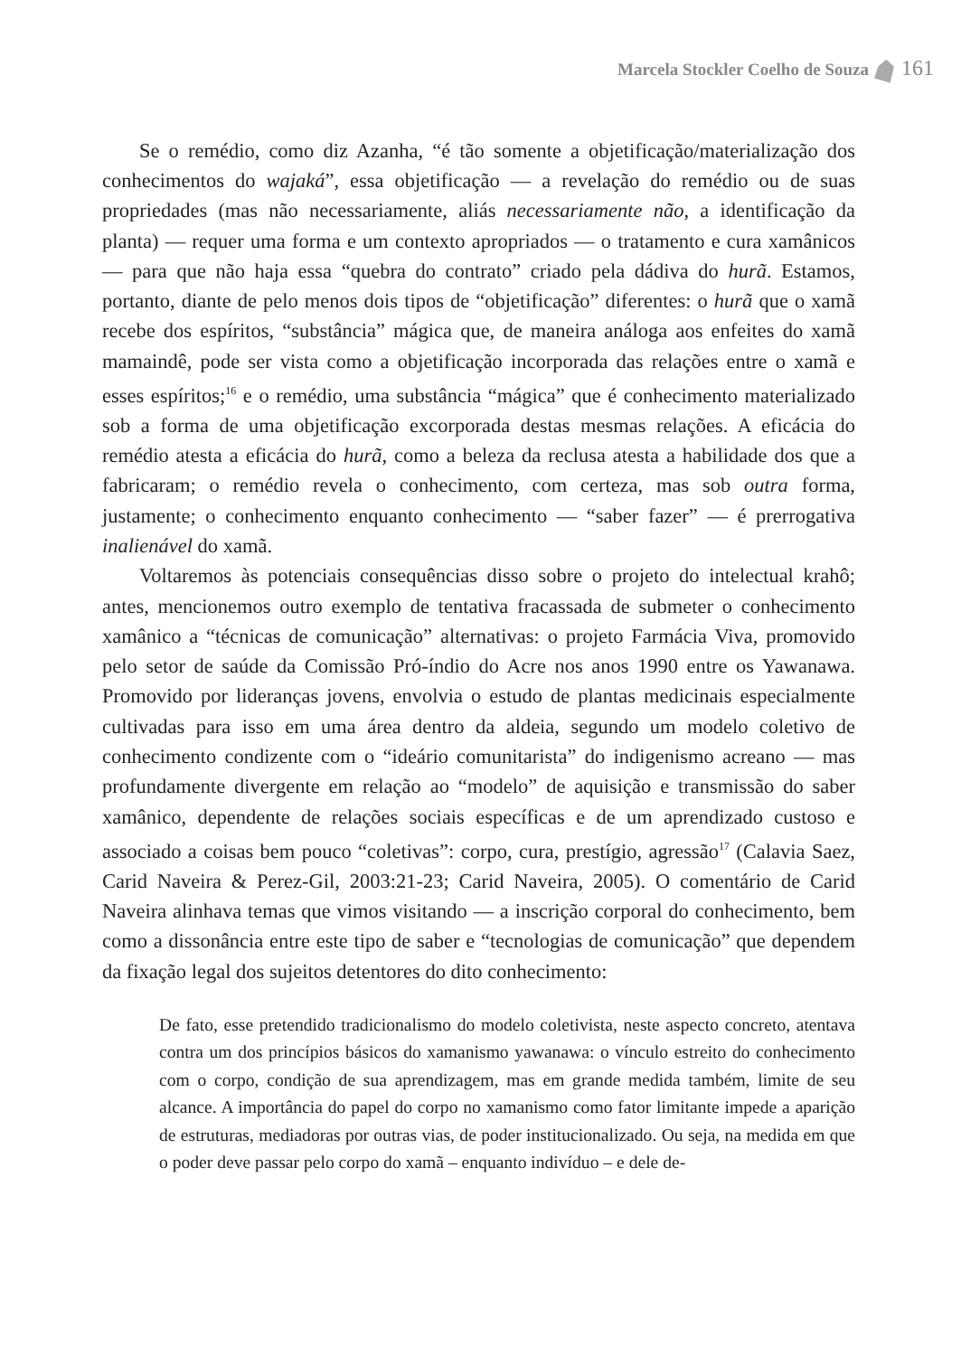Marcela Stockler Coelho de Souza 161
Se o remédio, como diz Azanha, “é tão somente a objetificação/materialização dos conhecimentos do wajaká”, essa objetificação — a revelação do remédio ou de suas propriedades (mas não necessariamente, aliás necessariamente não, a identificação da planta) — requer uma forma e um contexto apropriados — o tratamento e cura xamânicos — para que não haja essa “quebra do contrato” criado pela dádiva do hurã. Estamos, portanto, diante de pelo menos dois tipos de “objetificação” diferentes: o hurã que o xamã recebe dos espíritos, “substância” mágica que, de maneira análoga aos enfeites do xamã mamaindê, pode ser vista como a objetificação incorporada das relações entre o xamã e esses espíritos;<sup>16</sup> e o remédio, uma substância “mágica” que é conhecimento materializado sob a forma de uma objetificação excorporada destas mesmas relações. A eficácia do remédio atesta a eficácia do hurã, como a beleza da reclusa atesta a habilidade dos que a fabricaram; o remédio revela o conhecimento, com certeza, mas sob outra forma, justamente; o conhecimento enquanto conhecimento — “saber fazer” — é prerrogativa inalienável do xamã.
Voltaremos às potenciais consequências disso sobre o projeto do intelectual krahô; antes, mencionemos outro exemplo de tentativa fracassada de submeter o conhecimento xamânico a “técnicas de comunicação” alternativas: o projeto Farmácia Viva, promovido pelo setor de saúde da Comissão Pró-índio do Acre nos anos 1990 entre os Yawanawa. Promovido por lideranças jovens, envolvia o estudo de plantas medicinais especialmente cultivadas para isso em uma área dentro da aldeia, segundo um modelo coletivo de conhecimento condizente com o “ideário comunitarista” do indigenismo acreano — mas profundamente divergente em relação ao “modelo” de aquisição e transmissão do saber xamânico, dependente de relações sociais específicas e de um aprendizado custoso e associado a coisas bem pouco “coletivas”: corpo, cura, prestígio, agressão<sup>17</sup> (Calavia Saez, Carid Naveira & Perez-Gil, 2003:21-23; Carid Naveira, 2005). O comentário de Carid Naveira alinhava temas que vimos visitando — a inscrição corporal do conhecimento, bem como a dissonância entre este tipo de saber e “tecnologias de comunicação” que dependem da fixação legal dos sujeitos detentores do dito conhecimento:
De fato, esse pretendido tradicionalismo do modelo coletivista, neste aspecto concreto, atentava contra um dos princípios básicos do xamanismo yawanawa: o vínculo estreito do conhecimento com o corpo, condição de sua aprendizagem, mas em grande medida também, limite de seu alcance. A importância do papel do corpo no xamanismo como fator limitante impede a aparição de estruturas, mediadoras por outras vias, de poder institucionalizado. Ou seja, na medida em que o poder deve passar pelo corpo do xamã – enquanto indivíduo – e dele de-